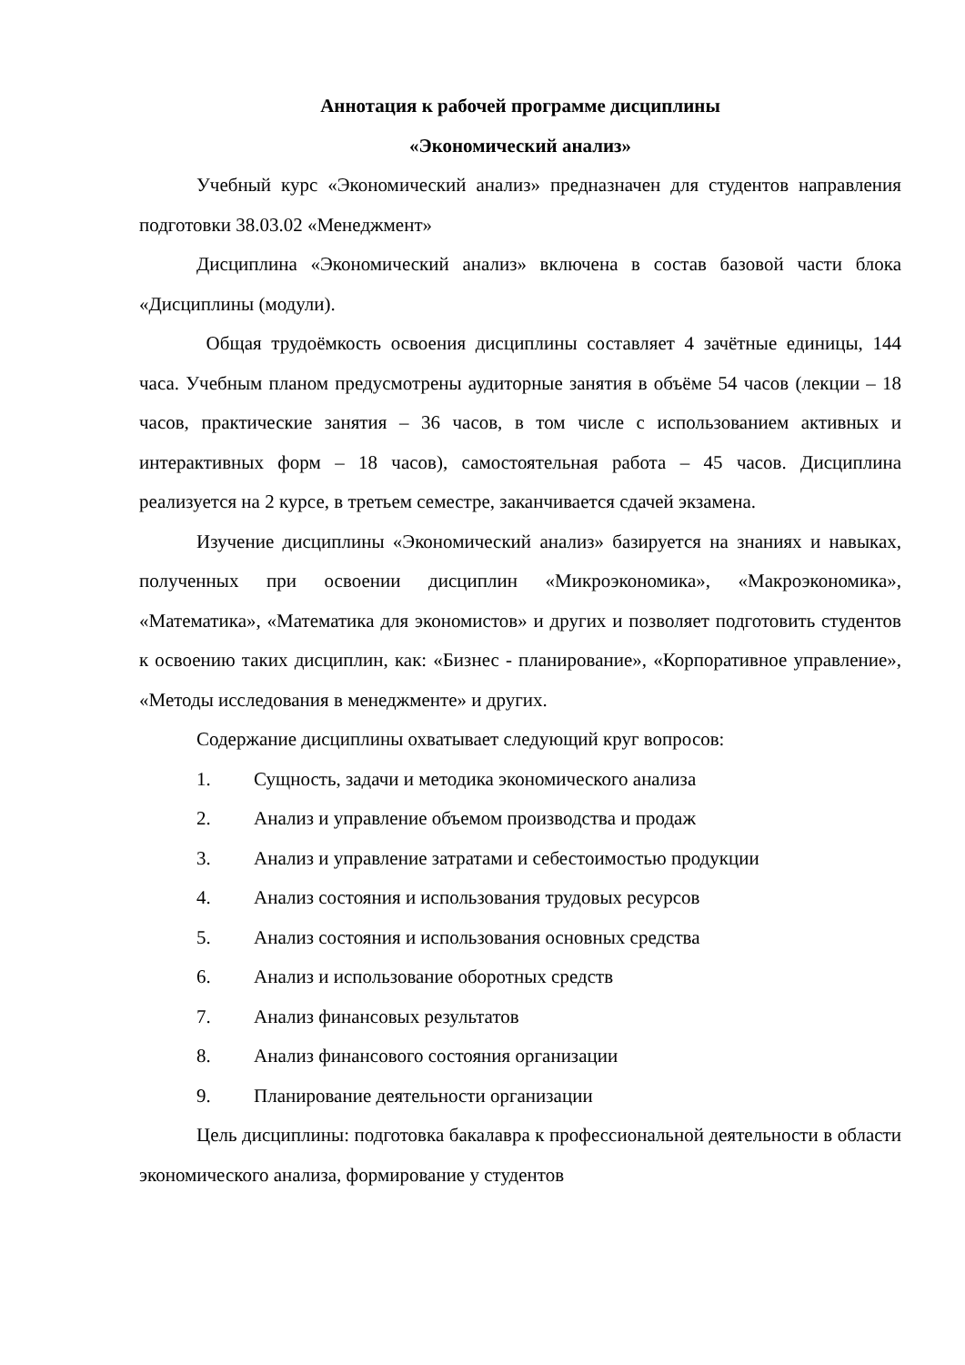Аннотация к рабочей программе дисциплины
«Экономический анализ»
Учебный курс «Экономический анализ» предназначен для студентов направления подготовки 38.03.02 «Менеджмент»
Дисциплина «Экономический анализ» включена в состав базовой части блока «Дисциплины (модули).
Общая трудоёмкость освоения дисциплины составляет 4 зачётные единицы, 144 часа. Учебным планом предусмотрены аудиторные занятия в объёме 54 часов (лекции – 18 часов, практические занятия – 36 часов, в том числе с использованием активных и интерактивных форм – 18 часов), самостоятельная работа – 45 часов. Дисциплина реализуется на 2 курсе, в третьем семестре, заканчивается сдачей экзамена.
Изучение дисциплины «Экономический анализ» базируется на знаниях и навыках, полученных при освоении дисциплин «Микроэкономика», «Макроэкономика», «Математика», «Математика для экономистов» и других и позволяет подготовить студентов к освоению таких дисциплин, как: «Бизнес - планирование», «Корпоративное управление», «Методы исследования в менеджменте» и других.
Содержание дисциплины охватывает следующий круг вопросов:
1. Сущность, задачи и методика экономического анализа
2. Анализ и управление объемом производства и продаж
3. Анализ и управление затратами и себестоимостью продукции
4. Анализ состояния и использования трудовых ресурсов
5. Анализ состояния и использования основных средства
6. Анализ и использование оборотных средств
7. Анализ финансовых результатов
8. Анализ финансового состояния организации
9. Планирование деятельности организации
Цель дисциплины: подготовка бакалавра к профессиональной деятельности в области экономического анализа, формирование у студентов